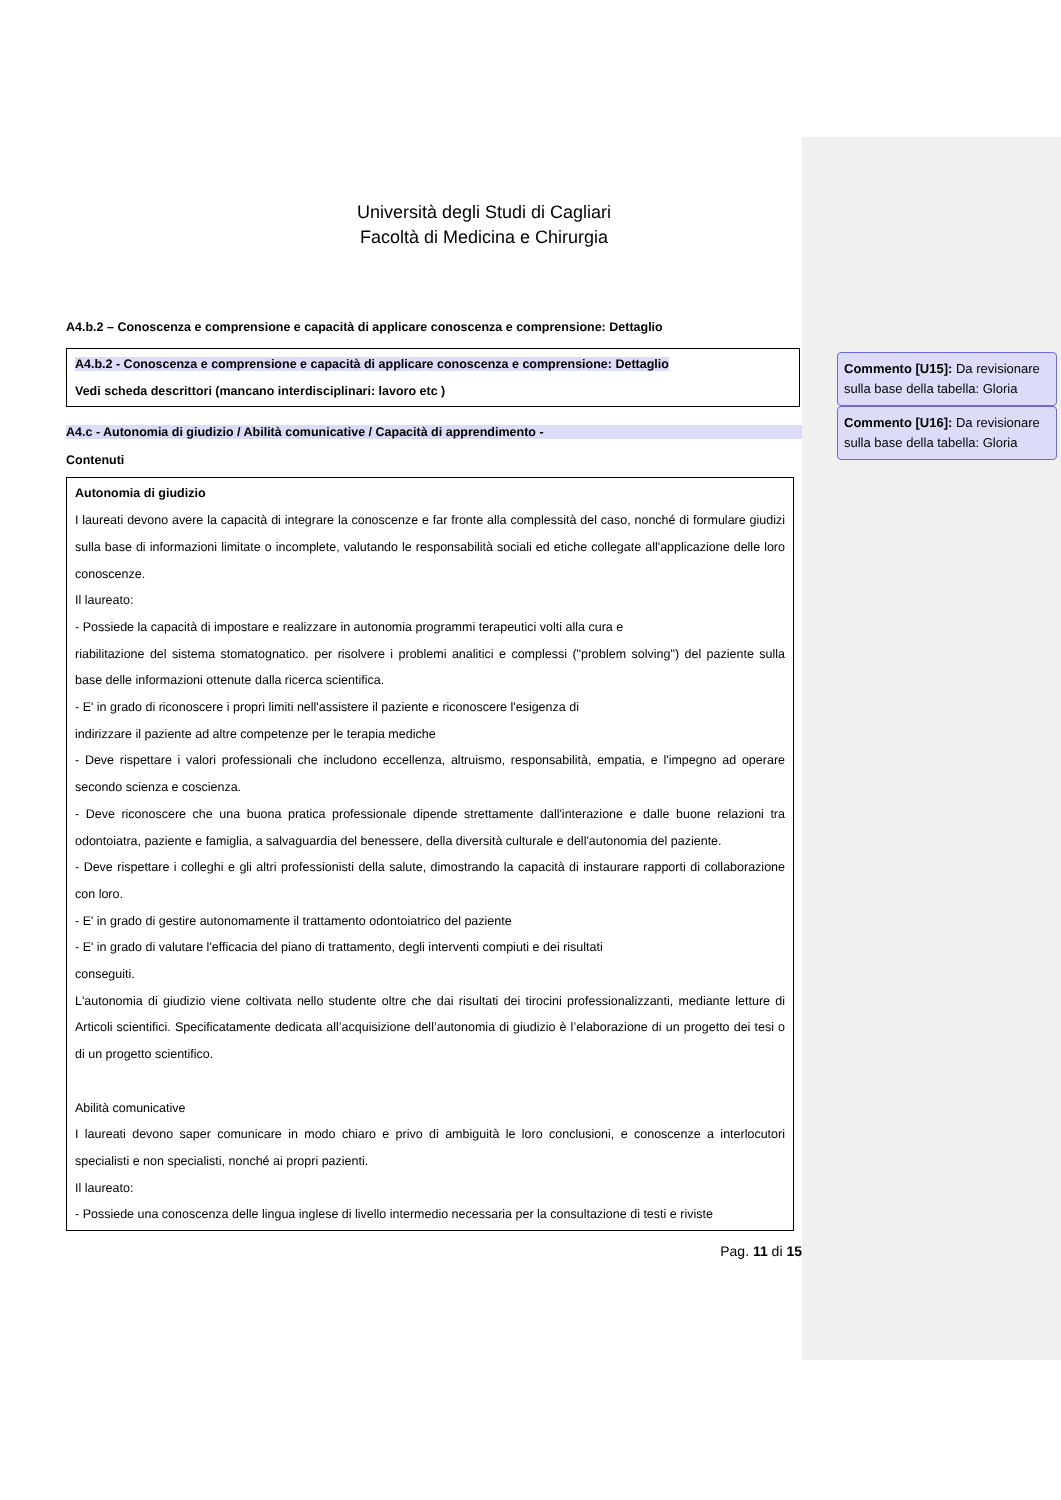Commento [U15]: Da revisionare sulla base della tabella: Gloria
Commento [U16]: Da revisionare sulla base della tabella: Gloria
Università degli Studi di Cagliari
Facoltà di Medicina e Chirurgia
A4.b.2 – Conoscenza e comprensione e capacità di applicare conoscenza e comprensione: Dettaglio
A4.b.2 - Conoscenza e comprensione e capacità di applicare conoscenza e comprensione: Dettaglio
Vedi scheda descrittori (mancano interdisciplinari: lavoro etc )
A4.c - Autonomia di giudizio / Abilità comunicative / Capacità di apprendimento -
Contenuti
Autonomia di giudizio
I laureati devono avere la capacità di integrare la conoscenze e far fronte alla complessità del caso, nonché di formulare giudizi sulla base di informazioni limitate o incomplete, valutando le responsabilità sociali ed etiche collegate all'applicazione delle loro conoscenze.
Il laureato:
- Possiede la capacità di impostare e realizzare in autonomia programmi terapeutici volti alla cura e
riabilitazione del sistema stomatognatico. per risolvere i problemi analitici e complessi ("problem solving") del paziente sulla base delle informazioni ottenute dalla ricerca scientifica.
- E' in grado di riconoscere i propri limiti nell'assistere il paziente e riconoscere l'esigenza di
indirizzare il paziente ad altre competenze per le terapia mediche
- Deve rispettare i valori professionali che includono eccellenza, altruismo, responsabilità, empatia, e l'impegno ad operare secondo scienza e coscienza.
- Deve riconoscere che una buona pratica professionale dipende strettamente dall'interazione e dalle buone relazioni tra odontoiatra, paziente e famiglia, a salvaguardia del benessere, della diversità culturale e dell'autonomia del paziente.
- Deve rispettare i colleghi e gli altri professionisti della salute, dimostrando la capacità di instaurare rapporti di collaborazione con loro.
- E' in grado di gestire autonomamente il trattamento odontoiatrico del paziente
- E' in grado di valutare l'efficacia del piano di trattamento, degli interventi compiuti e dei risultati
conseguiti.
L'autonomia di giudizio viene coltivata nello studente oltre che dai risultati dei tirocini professionalizzanti, mediante letture di Articoli scientifici. Specificatamente dedicata all’acquisizione dell’autonomia di giudizio è l’elaborazione di un progetto dei tesi o di un progetto scientifico.
Abilità comunicative
I laureati devono saper comunicare in modo chiaro e privo di ambiguità le loro conclusioni, e conoscenze a interlocutori specialisti e non specialisti, nonché ai propri pazienti.
Il laureato:
- Possiede una conoscenza delle lingua inglese di livello intermedio necessaria per la consultazione di testi e riviste
Pag. 11 di 15